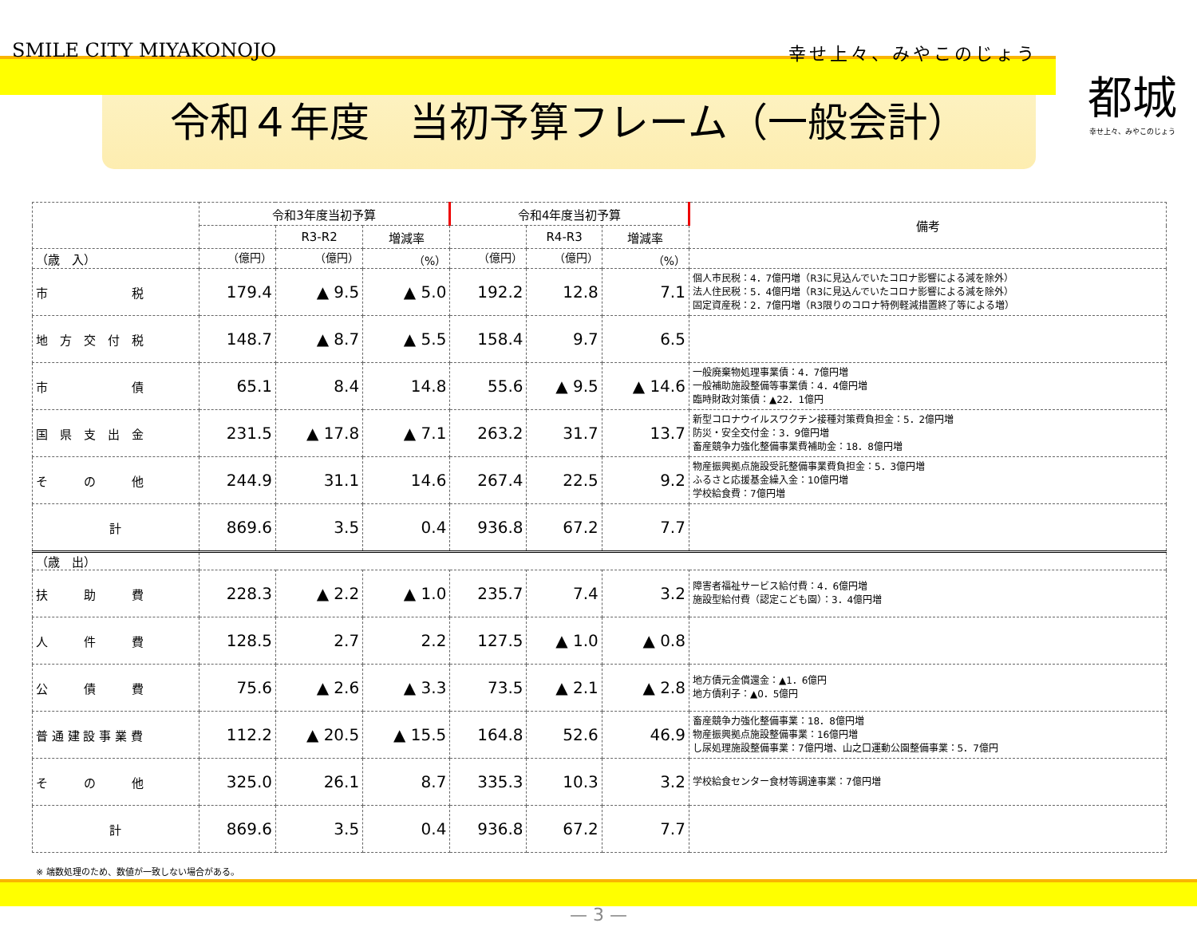SMILE CITY MIYAKONOJO 幸せ上々、みやこのじょう
都城
幸せ上々、みやこのじょう
令和４年度　当初予算フレーム（一般会計）
| | 令和3年度当初予算 | | | 令和4年度当初予算 | | | 備考 |
| --- | --- | --- | --- | --- | --- | --- | --- |
| | | R3-R2 | 増減率 | | R4-R3 | 増減率 | |
| （歳 入） | （億円） | （億円） | （%） | （億円） | （億円） | （%） | |
| 市 税 | 179.4 | ▲ 9.5 | ▲ 5.0 | 192.2 | 12.8 | 7.1 | 個人市民税：4．7億円増（R3に見込んでいたコロナ影響による減を除外） 法人住民税：5．4億円増（R3に見込んでいたコロナ影響による減を除外） 固定資産税：2．7億円増（R3限りのコロナ特例軽減措置終了等による増） |
| 地 方 交 付 税 | 148.7 | ▲ 8.7 | ▲ 5.5 | 158.4 | 9.7 | 6.5 | |
| 市 債 | 65.1 | 8.4 | 14.8 | 55.6 | ▲ 9.5 | ▲ 14.6 | 一般廃棄物処理事業債：4．7億円増 一般補助施設整備等事業債：4．4億円増 臨時財政対策債：▲22．1億円 |
| 国 県 支 出 金 | 231.5 | ▲ 17.8 | ▲ 7.1 | 263.2 | 31.7 | 13.7 | 新型コロナウイルスワクチン接種対策費負担金：5．2億円増 防災・安全交付金：3．9億円増 畜産競争力強化整備事業費補助金：18．8億円増 |
| そ の 他 | 244.9 | 31.1 | 14.6 | 267.4 | 22.5 | 9.2 | 物産振興拠点施設受託整備事業費負担金：5．3億円増 ふるさと応援基金繰入金：10億円増 学校給食費：7億円増 |
| 計 | 869.6 | 3.5 | 0.4 | 936.8 | 67.2 | 7.7 | |
| （歳 出） | | | | | | | |
| 扶 助 費 | 228.3 | ▲ 2.2 | ▲ 1.0 | 235.7 | 7.4 | 3.2 | 障害者福祉サービス給付費：4．6億円増 施設型給付費（認定こども園）：3．4億円増 |
| 人 件 費 | 128.5 | 2.7 | 2.2 | 127.5 | ▲ 1.0 | ▲ 0.8 | |
| 公 債 費 | 75.6 | ▲ 2.6 | ▲ 3.3 | 73.5 | ▲ 2.1 | ▲ 2.8 | 地方債元金償還金：▲1．6億円 地方債利子：▲0．5億円 |
| 普 通 建 設 事 業 費 | 112.2 | ▲ 20.5 | ▲ 15.5 | 164.8 | 52.6 | 46.9 | 畜産競争力強化整備事業：18．8億円増 物産振興拠点施設整備事業：16億円増 し尿処理施設整備事業：7億円増、山之口運動公園整備事業：5．7億円 |
| そ の 他 | 325.0 | 26.1 | 8.7 | 335.3 | 10.3 | 3.2 | 学校給食センター食材等調達事業：7億円増 |
| 計 | 869.6 | 3.5 | 0.4 | 936.8 | 67.2 | 7.7 | |
※ 端数処理のため、数値が一致しない場合がある。
— 3 —